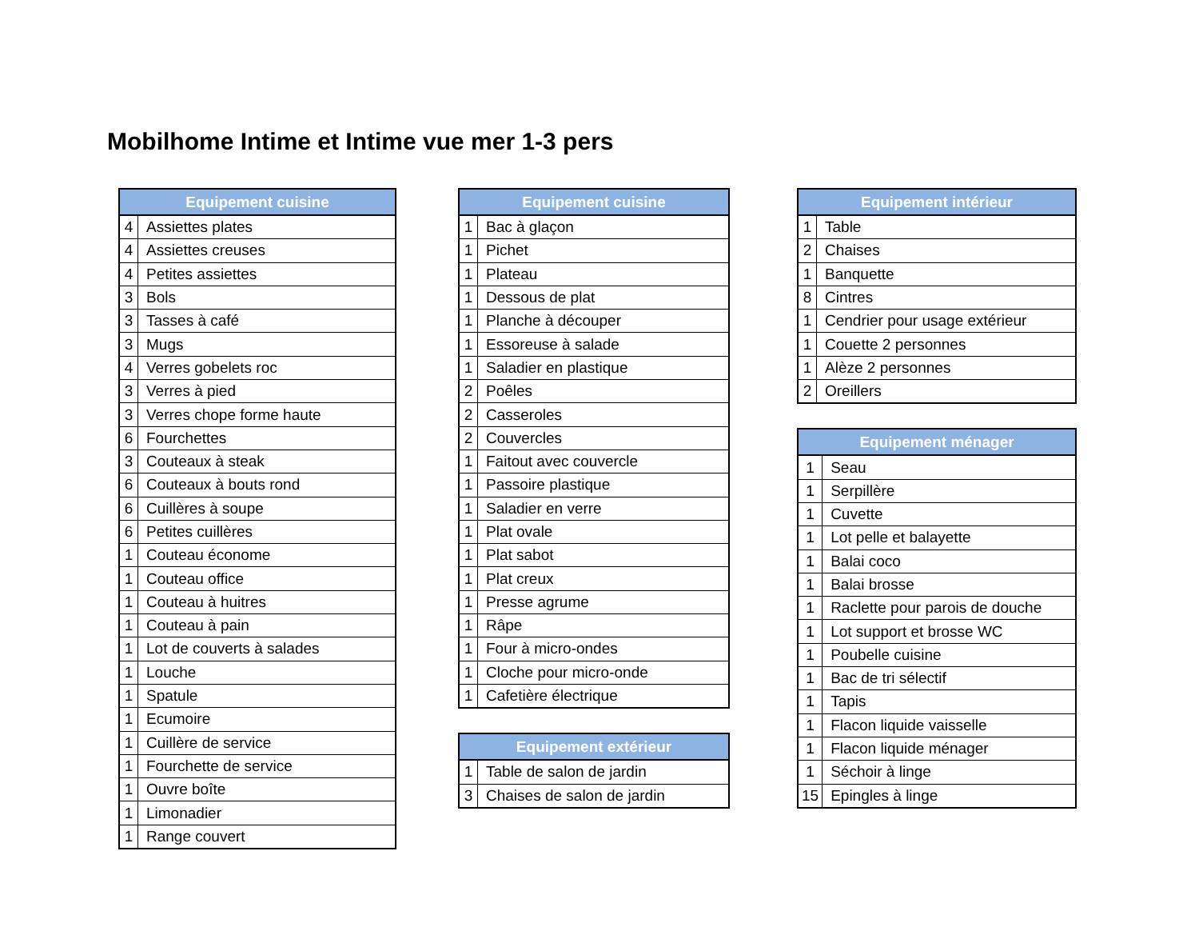Mobilhome Intime et Intime vue mer 1-3 pers
| Equipement cuisine | |
| --- | --- |
| 4 | Assiettes plates |
| 4 | Assiettes creuses |
| 4 | Petites assiettes |
| 3 | Bols |
| 3 | Tasses à café |
| 3 | Mugs |
| 4 | Verres gobelets roc |
| 3 | Verres à pied |
| 3 | Verres chope forme haute |
| 6 | Fourchettes |
| 3 | Couteaux à steak |
| 6 | Couteaux à bouts rond |
| 6 | Cuillères à soupe |
| 6 | Petites cuillères |
| 1 | Couteau économe |
| 1 | Couteau office |
| 1 | Couteau à huitres |
| 1 | Couteau à pain |
| 1 | Lot de couverts à salades |
| 1 | Louche |
| 1 | Spatule |
| 1 | Ecumoire |
| 1 | Cuillère de service |
| 1 | Fourchette de service |
| 1 | Ouvre boîte |
| 1 | Limonadier |
| 1 | Range couvert |
| Equipement cuisine | |
| --- | --- |
| 1 | Bac à glaçon |
| 1 | Pichet |
| 1 | Plateau |
| 1 | Dessous de plat |
| 1 | Planche à découper |
| 1 | Essoreuse à salade |
| 1 | Saladier en plastique |
| 2 | Poêles |
| 2 | Casseroles |
| 2 | Couvercles |
| 1 | Faitout avec couvercle |
| 1 | Passoire plastique |
| 1 | Saladier en verre |
| 1 | Plat ovale |
| 1 | Plat sabot |
| 1 | Plat creux |
| 1 | Presse agrume |
| 1 | Râpe |
| 1 | Four à micro-ondes |
| 1 | Cloche pour micro-onde |
| 1 | Cafetière électrique |
| Equipement extérieur | |
| --- | --- |
| 1 | Table de salon de jardin |
| 3 | Chaises de salon de jardin |
| Equipement intérieur | |
| --- | --- |
| 1 | Table |
| 2 | Chaises |
| 1 | Banquette |
| 8 | Cintres |
| 1 | Cendrier pour usage extérieur |
| 1 | Couette 2 personnes |
| 1 | Alèze 2 personnes |
| 2 | Oreillers |
| Equipement ménager | |
| --- | --- |
| 1 | Seau |
| 1 | Serpillère |
| 1 | Cuvette |
| 1 | Lot pelle et balayette |
| 1 | Balai coco |
| 1 | Balai brosse |
| 1 | Raclette pour parois de douche |
| 1 | Lot support et brosse WC |
| 1 | Poubelle cuisine |
| 1 | Bac de tri sélectif |
| 1 | Tapis |
| 1 | Flacon liquide vaisselle |
| 1 | Flacon liquide ménager |
| 1 | Séchoir à linge |
| 15 | Epingles à linge |